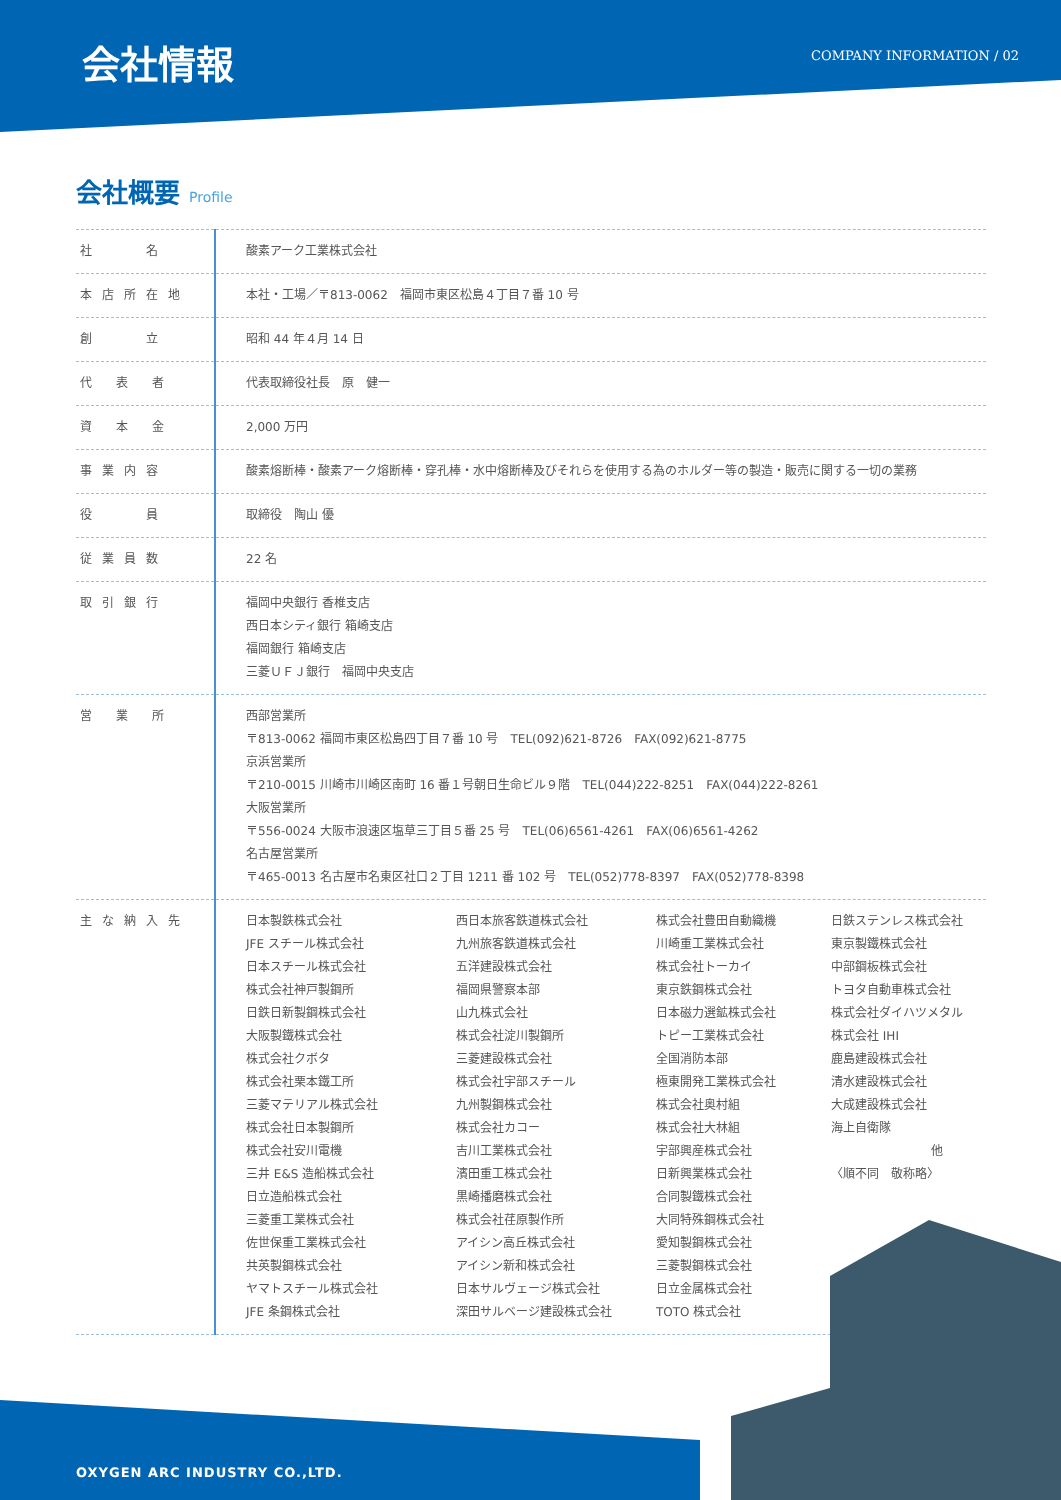会社情報 COMPANY INFORMATION / 02
会社概要 Profile
| 社 名 | 酸素アーク工業株式会社 |
| 本店所在地 | 本社・工場／〒813-0062 福岡市東区松島４丁目７番 10 号 |
| 創 立 | 昭和 44 年４月 14 日 |
| 代 表 者 | 代表取締役社長 原 健一 |
| 資 本 金 | 2,000 万円 |
| 事業内容 | 酸素熔断棒・酸素アーク熔断棒・穿孔棒・水中熔断棒及びそれらを使用する為のホルダー等の製造・販売に関する一切の業務 |
| 役 員 | 取締役 陶山 優 |
| 従業員数 | 22 名 |
| 取引銀行 | 福岡中央銀行 香椎支店 西日本シティ銀行 箱崎支店 福岡銀行 箱崎支店 三菱ＵＦＪ銀行 福岡中央支店 |
| 営 業 所 | 西部営業所 〒813-0062 福岡市東区松島四丁目７番 10 号 TEL(092)621-8726 FAX(092)621-8775 京浜営業所 〒210-0015 川崎市川崎区南町 16 番１号朝日生命ビル９階 TEL(044)222-8251 FAX(044)222-8261 大阪営業所 〒556-0024 大阪市浪速区塩草三丁目５番 25 号 TEL(06)6561-4261 FAX(06)6561-4262 名古屋営業所 〒465-0013 名古屋市名東区社口２丁目 1211 番 102 号 TEL(052)778-8397 FAX(052)778-8398 |
| 主な納入先 | 日本製鉄株式会社 JFE スチール株式会社 日本スチール株式会社 株式会社神戸製鋼所 日鉄日新製鋼株式会社 大阪製鐵株式会社 株式会社クボタ 株式会社栗本鐵工所 三菱マテリアル株式会社 株式会社日本製鋼所 株式会社安川電機 三井 E&S 造船株式会社 日立造船株式会社 三菱重工業株式会社 佐世保重工業株式会社 共英製鋼株式会社 ヤマトスチール株式会社 JFE 条鋼株式会社 西日本旅客鉄道株式会社 九州旅客鉄道株式会社 五洋建設株式会社 福岡県警察本部 山九株式会社 株式会社淀川製鋼所 三菱建設株式会社 株式会社宇部スチール 九州製鋼株式会社 株式会社カコー 吉川工業株式会社 濱田重工株式会社 黒崎播磨株式会社 株式会社荏原製作所 アイシン高丘株式会社 アイシン新和株式会社 日本サルヴェージ株式会社 深田サルベージ建設株式会社 株式会社豊田自動織機 川崎重工業株式会社 株式会社トーカイ 東京鉄鋼株式会社 日本磁力選鉱株式会社 トピー工業株式会社 全国消防本部 極東開発工業株式会社 株式会社奥村組 株式会社大林組 宇部興産株式会社 日新興業株式会社 合同製鐵株式会社 大同特殊鋼株式会社 愛知製鋼株式会社 三菱製鋼株式会社 日立金属株式会社 TOTO 株式会社 日鉄ステンレス株式会社 東京製鐵株式会社 中部鋼板株式会社 トヨタ自動車株式会社 株式会社ダイハツメタル 株式会社 IHI 鹿島建設株式会社 清水建設株式会社 大成建設株式会社 海上自衛隊 他 〈順不同 敬称略〉 |
OXYGEN ARC INDUSTRY CO.,LTD.